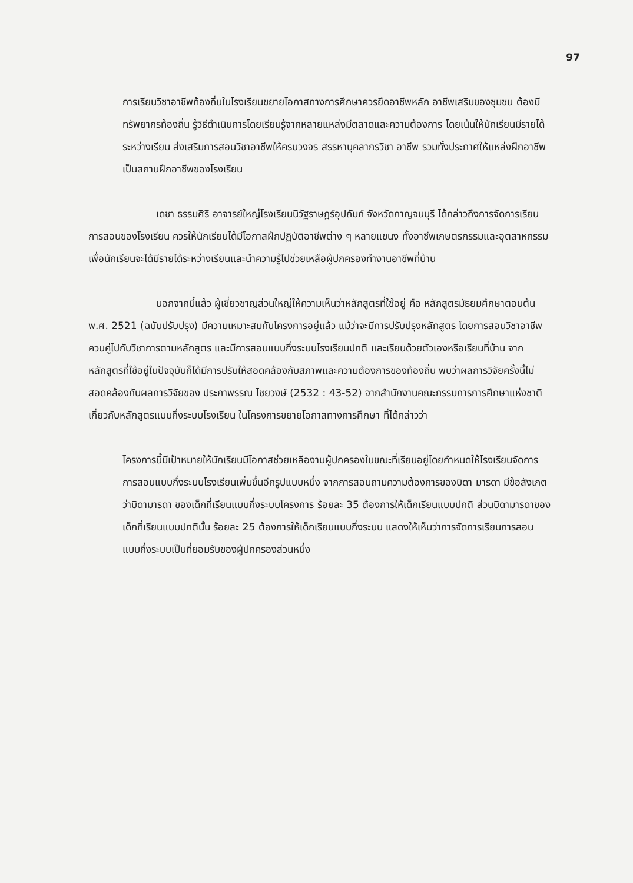97
การเรียนวิชาอาชีพท้องถิ่นในโรงเรียนขยายโอกาสทางการศึกษาควรยึดอาชีพหลัก อาชีพเสริมของชุมชน ต้องมีทรัพยากรท้องถิ่น รู้วิธีดำเนินการโดยเรียนรู้จากหลายแหล่งมีตลาดและความต้องการ โดยเน้นให้นักเรียนมีรายได้ระหว่างเรียน ส่งเสริมการสอนวิชาอาชีพให้ครบวงจร สรรหาบุคลากรวิชา อาชีพ รวมทั้งประกาศให้แหล่งฝึกอาชีพเป็นสถานฝึกอาชีพของโรงเรียน
เดชา ธรรมศิริ อาจารย์ใหญ่โรงเรียนนิวัฐราษฎร์อุปถัมภ์ จังหวัดกาญจนบุรี ได้กล่าวถึงการจัดการเรียนการสอนของโรงเรียน ควรให้นักเรียนได้มีโอกาสฝึกปฏิบัติอาชีพต่าง ๆ หลายแขนง ทั้งอาชีพเกษตรกรรมและอุตสาหกรรม เพื่อนักเรียนจะได้มีรายได้ระหว่างเรียนและนำความรู้ไปช่วยเหลือผู้ปกครองทำงานอาชีพที่บ้าน
นอกจากนี้แล้ว ผู้เชี่ยวชาญส่วนใหญ่ให้ความเห็นว่าหลักสูตรที่ใช้อยู่ คือ หลักสูตรมัธยมศึกษาตอนต้น พ.ศ. 2521 (ฉบับปรับปรุง) มีความเหมาะสมกับโครงการอยู่แล้ว แม้ว่าจะมีการปรับปรุงหลักสูตร โดยการสอนวิชาอาชีพควบคู่ไปกับวิชาการตามหลักสูตร และมีการสอนแบบกึ่งระบบโรงเรียนปกติ และเรียนด้วยตัวเองหรือเรียนที่บ้าน จากหลักสูตรที่ใช้อยู่ในปัจจุบันก็ได้มีการปรับให้สอดคล้องกับสภาพและความต้องการของท้องถิ่น พบว่าผลการวิจัยครั้งนี้ไม่สอดคล้องกับผลการวิจัยของ ประภาพรรณ ไชยวงษ์ (2532 : 43-52) จากสำนักงานคณะกรรมการการศึกษาแห่งชาติ เกี่ยวกับหลักสูตรแบบกึ่งระบบโรงเรียน ในโครงการขยายโอกาสทางการศึกษา ที่ได้กล่าวว่า
โครงการนี้มีเป้าหมายให้นักเรียนมีโอกาสช่วยเหลืองานผู้ปกครองในขณะที่เรียนอยู่โดยกำหนดให้โรงเรียนจัดการการสอนแบบกึ่งระบบโรงเรียนเพิ่มขึ้นอีกรูปแบบหนึ่ง จากการสอบถามความต้องการของบิดา มารดา มีข้อสังเกตว่าบิดามารดา ของเด็กที่เรียนแบบกึ่งระบบโครงการ ร้อยละ 35 ต้องการให้เด็กเรียนแบบปกติ ส่วนบิดามารดาของเด็กที่เรียนแบบปกตินั้น ร้อยละ 25 ต้องการให้เด็กเรียนแบบกึ่งระบบ แสดงให้เห็นว่าการจัดการเรียนการสอน แบบกึ่งระบบเป็นที่ยอมรับของผู้ปกครองส่วนหนึ่ง